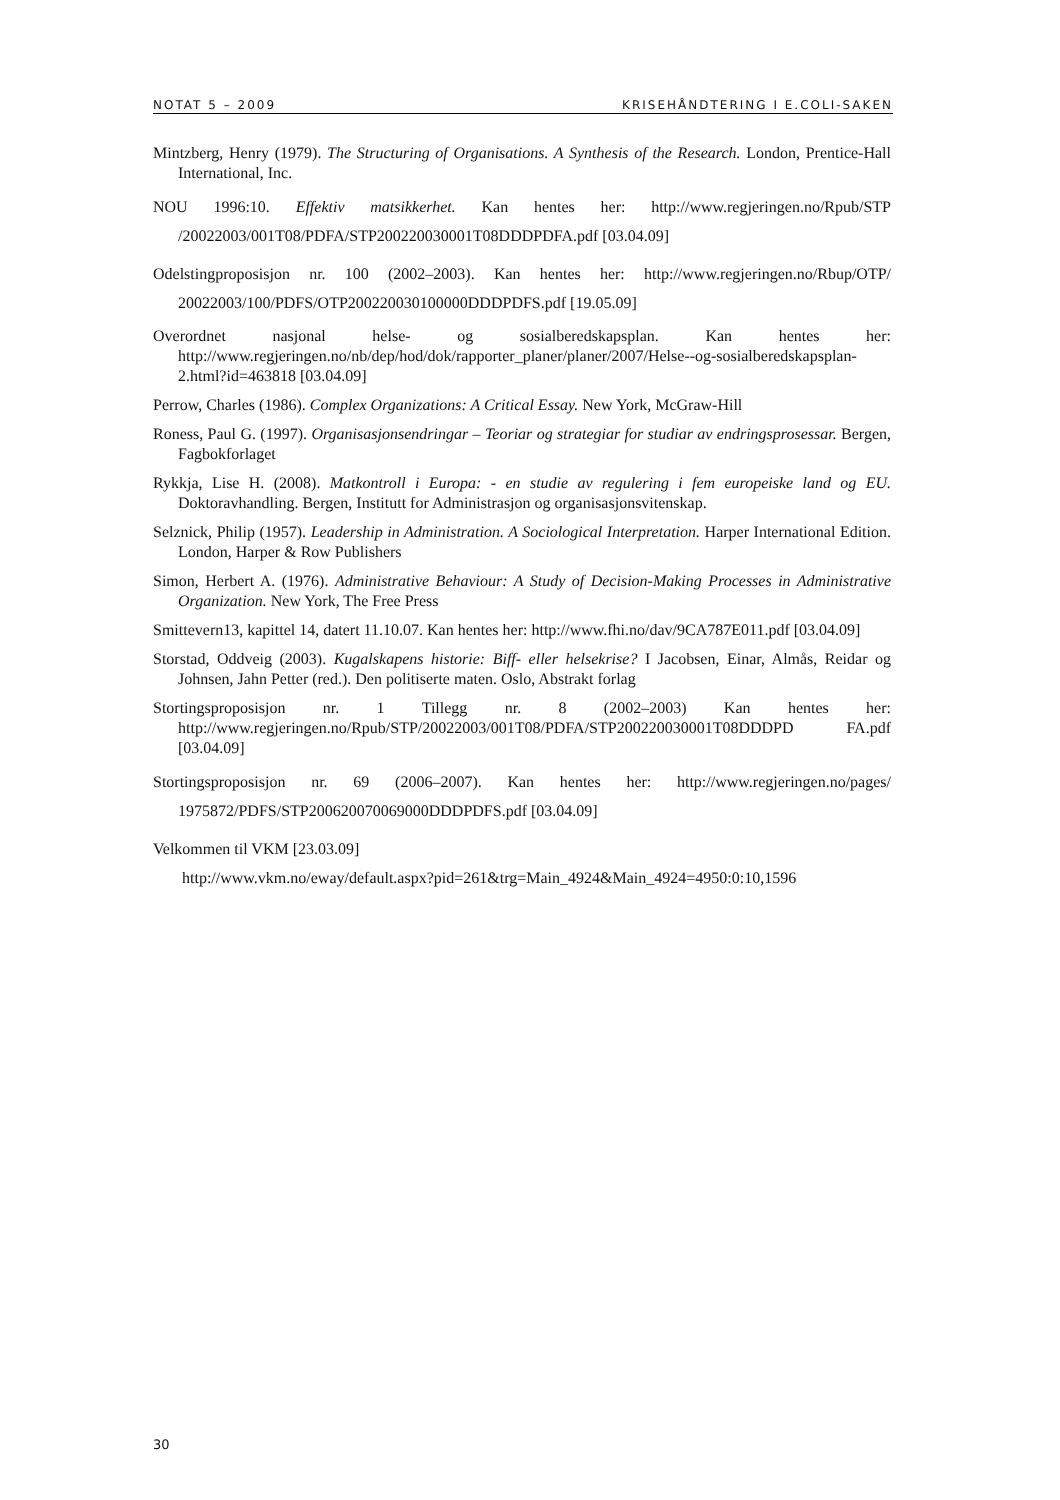NOTAT 5 – 2009 KRISEHÅNDTERING I E.COLI-SAKEN
Mintzberg, Henry (1979). The Structuring of Organisations. A Synthesis of the Research. London, Prentice-Hall International, Inc.
NOU 1996:10. Effektiv matsikkerhet. Kan hentes her: http://www.regjeringen.no/Rpub/STP /20022003/001T08/PDFA/STP200220030001T08DDDPDFA.pdf [03.04.09]
Odelstingproposisjon nr. 100 (2002–2003). Kan hentes her: http://www.regjeringen.no/Rbup/OTP/ 20022003/100/PDFS/OTP200220030100000DDDPDFS.pdf [19.05.09]
Overordnet nasjonal helse- og sosialberedskapsplan. Kan hentes her: http://www.regjeringen.no/nb/dep/hod/dok/rapporter_planer/planer/2007/Helse--og-sosialberedskapsplan-2.html?id=463818 [03.04.09]
Perrow, Charles (1986). Complex Organizations: A Critical Essay. New York, McGraw-Hill
Roness, Paul G. (1997). Organisasjonsendringar – Teoriar og strategiar for studiar av endringsprosessar. Bergen, Fagbokforlaget
Rykkja, Lise H. (2008). Matkontroll i Europa: - en studie av regulering i fem europeiske land og EU. Doktoravhandling. Bergen, Institutt for Administrasjon og organisasjonsvitenskap.
Selznick, Philip (1957). Leadership in Administration. A Sociological Interpretation. Harper International Edition. London, Harper & Row Publishers
Simon, Herbert A. (1976). Administrative Behaviour: A Study of Decision-Making Processes in Administrative Organization. New York, The Free Press
Smittevern13, kapittel 14, datert 11.10.07. Kan hentes her: http://www.fhi.no/dav/9CA787E011.pdf [03.04.09]
Storstad, Oddveig (2003). Kugalskapens historie: Biff- eller helsekrise? I Jacobsen, Einar, Almås, Reidar og Johnsen, Jahn Petter (red.). Den politiserte maten. Oslo, Abstrakt forlag
Stortingsproposisjon nr. 1 Tillegg nr. 8 (2002–2003) Kan hentes her: http://www.regjeringen.no/Rpub/STP/20022003/001T08/PDFA/STP200220030001T08DDDPD FA.pdf [03.04.09]
Stortingsproposisjon nr. 69 (2006–2007). Kan hentes her: http://www.regjeringen.no/pages/ 1975872/PDFS/STP200620070069000DDDPDFS.pdf [03.04.09]
Velkommen til VKM [23.03.09]
http://www.vkm.no/eway/default.aspx?pid=261&trg=Main_4924&Main_4924=4950:0:10,1596
30